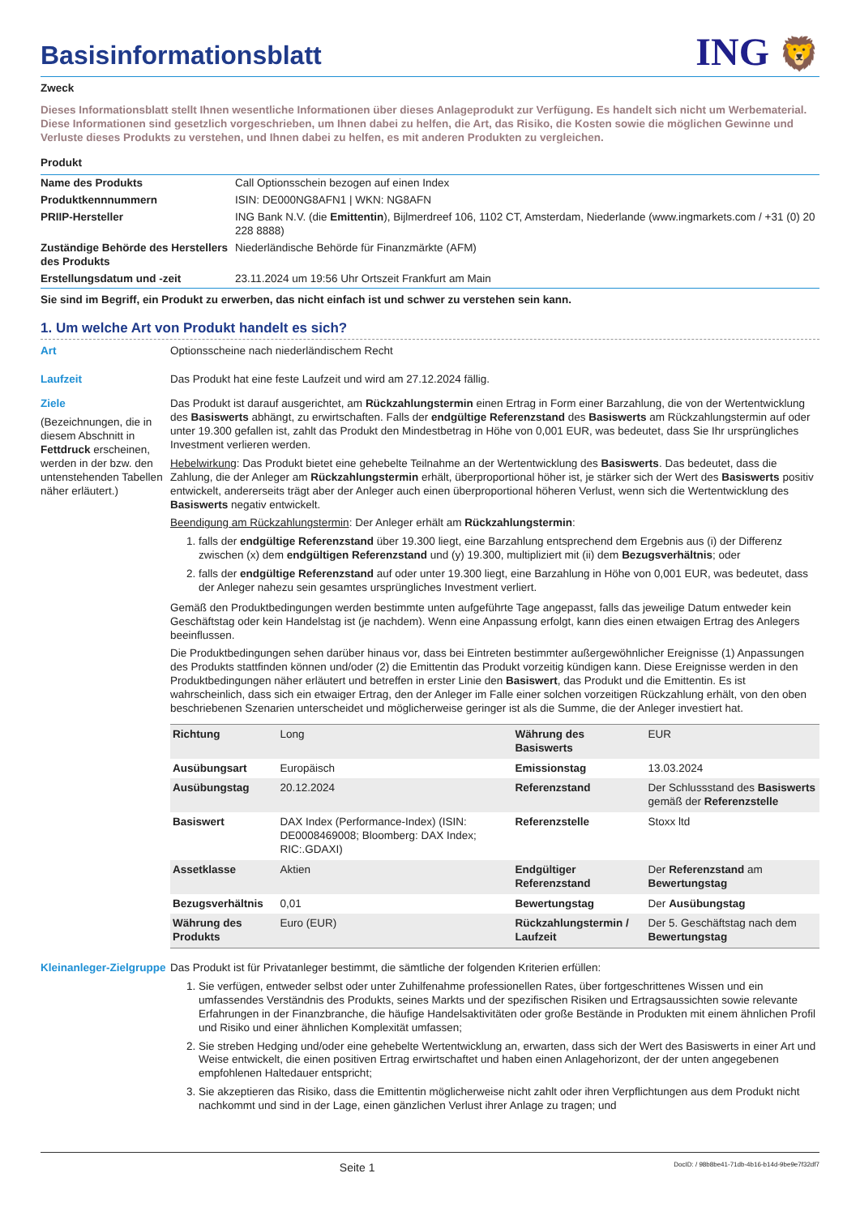Basisinformationsblatt
ING 🦁
Zweck
Dieses Informationsblatt stellt Ihnen wesentliche Informationen über dieses Anlageprodukt zur Verfügung. Es handelt sich nicht um Werbematerial. Diese Informationen sind gesetzlich vorgeschrieben, um Ihnen dabei zu helfen, die Art, das Risiko, die Kosten sowie die möglichen Gewinne und Verluste dieses Produkts zu verstehen, und Ihnen dabei zu helfen, es mit anderen Produkten zu vergleichen.
Produkt
| Name des Produkts | Call Optionsschein bezogen auf einen Index |
| Produktkennnummern | ISIN: DE000NG8AFN1 / WKN: NG8AFN |
| PRIIP-Hersteller | ING Bank N.V. (die Emittentin ), Bijlmerdreef 106, 1102 CT, Amsterdam, Niederlande (www.ingmarkets.com / +31 (0) 20 228 8888) |
| Zuständige Behörde des Herstellers des Produkts | Niederländische Behörde für Finanzmärkte (AFM) |
| Erstellungsdatum und -zeit | 23.11.2024 um 19:56 Uhr Ortszeit Frankfurt am Main |
Sie sind im Begriff, ein Produkt zu erwerben, das nicht einfach ist und schwer zu verstehen sein kann.
1. Um welche Art von Produkt handelt es sich?
Art Optionsscheine nach niederländischem Recht
Laufzeit Das Produkt hat eine feste Laufzeit und wird am 27.12.2024 fällig.
Ziele
(Bezeichnungen, die in diesem Abschnitt in Fettdruck erscheinen, werden in der bzw. den untenstehenden Tabellen näher erläutert.)
Das Produkt ist darauf ausgerichtet, am Rückzahlungstermin einen Ertrag in Form einer Barzahlung, die von der Wertentwicklung des Basiswerts abhängt, zu erwirtschaften. Falls der endgültige Referenzstand des Basiswerts am Rückzahlungstermin auf oder unter 19.300 gefallen ist, zahlt das Produkt den Mindestbetrag in Höhe von 0,001 EUR, was bedeutet, dass Sie Ihr ursprüngliches Investment verlieren werden.
Hebelwirkung: Das Produkt bietet eine gehebelte Teilnahme an der Wertentwicklung des Basiswerts. Das bedeutet, dass die Zahlung, die der Anleger am Rückzahlungstermin erhält, überproportional höher ist, je stärker sich der Wert des Basiswerts positiv entwickelt, andererseits trägt aber der Anleger auch einen überproportional höheren Verlust, wenn sich die Wertentwicklung des Basiswerts negativ entwickelt.
Beendigung am Rückzahlungstermin: Der Anleger erhält am Rückzahlungstermin:
1. falls der endgültige Referenzstand über 19.300 liegt, eine Barzahlung entsprechend dem Ergebnis aus (i) der Differenz zwischen (x) dem endgültigen Referenzstand und (y) 19.300, multipliziert mit (ii) dem Bezugsverhältnis; oder
2. falls der endgültige Referenzstand auf oder unter 19.300 liegt, eine Barzahlung in Höhe von 0,001 EUR, was bedeutet, dass der Anleger nahezu sein gesamtes ursprüngliches Investment verliert.
Gemäß den Produktbedingungen werden bestimmte unten aufgeführte Tage angepasst, falls das jeweilige Datum entweder kein Geschäftstag oder kein Handelstag ist (je nachdem). Wenn eine Anpassung erfolgt, kann dies einen etwaigen Ertrag des Anlegers beeinflussen.
Die Produktbedingungen sehen darüber hinaus vor, dass bei Eintreten bestimmter außergewöhnlicher Ereignisse (1) Anpassungen des Produkts stattfinden können und/oder (2) die Emittentin das Produkt vorzeitig kündigen kann. Diese Ereignisse werden in den Produktbedingungen näher erläutert und betreffen in erster Linie den Basiswert, das Produkt und die Emittentin. Es ist wahrscheinlich, dass sich ein etwaiger Ertrag, den der Anleger im Falle einer solchen vorzeitigen Rückzahlung erhält, von den oben beschriebenen Szenarien unterscheidet und möglicherweise geringer ist als die Summe, die der Anleger investiert hat.
| Richtung | Long | Währung des Basiswerts | EUR |
| Ausübungsart | Europäisch | Emissionstag | 13.03.2024 |
| Ausübungstag | 20.12.2024 | Referenzstand | Der Schlussstand des Basiswerts gemäß der Referenzstelle |
| Basiswert | DAX Index (Performance-Index) (ISIN: DE0008469008; Bloomberg: DAX Index; RIC:.GDAXI) | Referenzstelle | Stoxx ltd |
| Assetklasse | Aktien | Endgültiger Referenzstand | Der Referenzstand am Bewertungstag |
| Bezugsverhältnis | 0,01 | Bewertungstag | Der Ausübungstag |
| Währung des Produkts | Euro (EUR) | Rückzahlungstermin / Laufzeit | Der 5. Geschäftstag nach dem Bewertungstag |
Kleinanleger-Zielgruppe
Das Produkt ist für Privatanleger bestimmt, die sämtliche der folgenden Kriterien erfüllen:
1. Sie verfügen, entweder selbst oder unter Zuhilfenahme professionellen Rates, über fortgeschrittenes Wissen und ein umfassendes Verständnis des Produkts, seines Markts und der spezifischen Risiken und Ertragsaussichten sowie relevante Erfahrungen in der Finanzbranche, die häufige Handelsaktivitäten oder große Bestände in Produkten mit einem ähnlichen Profil und Risiko und einer ähnlichen Komplexität umfassen;
2. Sie streben Hedging und/oder eine gehebelte Wertentwicklung an, erwarten, dass sich der Wert des Basiswerts in einer Art und Weise entwickelt, die einen positiven Ertrag erwirtschaftet und haben einen Anlagehorizont, der der unten angegebenen empfohlenen Haltedauer entspricht;
3. Sie akzeptieren das Risiko, dass die Emittentin möglicherweise nicht zahlt oder ihren Verpflichtungen aus dem Produkt nicht nachkommt und sind in der Lage, einen gänzlichen Verlust ihrer Anlage zu tragen; und
Seite 1 DocID: / 98b8be41-71db-4b16-b14d-9be9e7f32df7